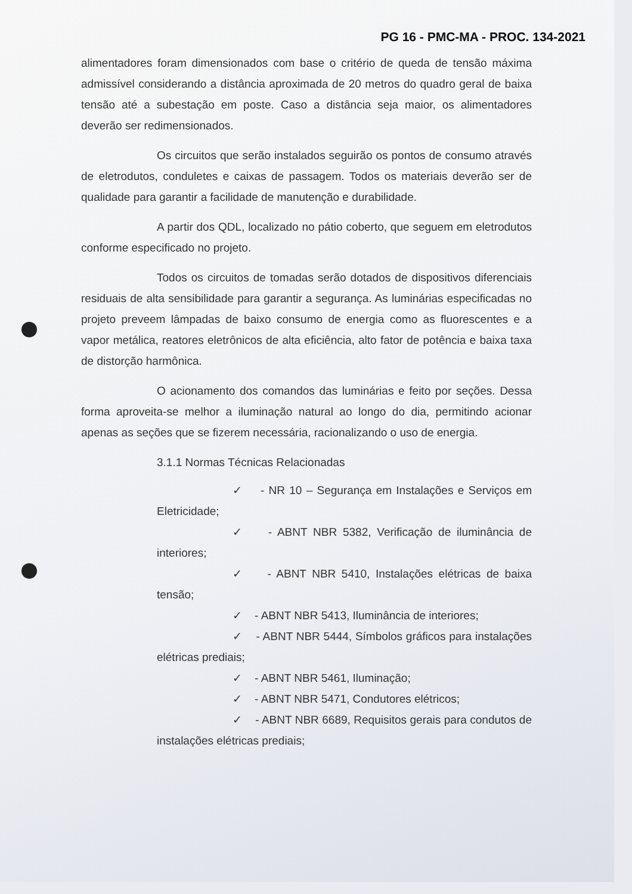PG 16 - PMC-MA - PROC. 134-2021
alimentadores foram dimensionados com base o critério de queda de tensão máxima admissível considerando a distância aproximada de 20 metros do quadro geral de baixa tensão até a subestação em poste. Caso a distância seja maior, os alimentadores deverão ser redimensionados.
Os circuitos que serão instalados seguirão os pontos de consumo através de eletrodutos, conduletes e caixas de passagem. Todos os materiais deverão ser de qualidade para garantir a facilidade de manutenção e durabilidade.
A partir dos QDL, localizado no pátio coberto, que seguem em eletrodutos conforme especificado no projeto.
Todos os circuitos de tomadas serão dotados de dispositivos diferenciais residuais de alta sensibilidade para garantir a segurança. As luminárias especificadas no projeto preveem lâmpadas de baixo consumo de energia como as fluorescentes e a vapor metálica, reatores eletrônicos de alta eficiência, alto fator de potência e baixa taxa de distorção harmônica.
O acionamento dos comandos das luminárias e feito por seções. Dessa forma aproveita-se melhor a iluminação natural ao longo do dia, permitindo acionar apenas as seções que se fizerem necessária, racionalizando o uso de energia.
3.1.1 Normas Técnicas Relacionadas
✓ - NR 10 – Segurança em Instalações e Serviços em Eletricidade;
✓ - ABNT NBR 5382, Verificação de iluminância de interiores;
✓ - ABNT NBR 5410, Instalações elétricas de baixa tensão;
✓ - ABNT NBR 5413, Iluminância de interiores;
✓ - ABNT NBR 5444, Símbolos gráficos para instalações elétricas prediais;
✓ - ABNT NBR 5461, Iluminação;
✓ - ABNT NBR 5471, Condutores elétricos;
✓ - ABNT NBR 6689, Requisitos gerais para condutos de instalações elétricas prediais;